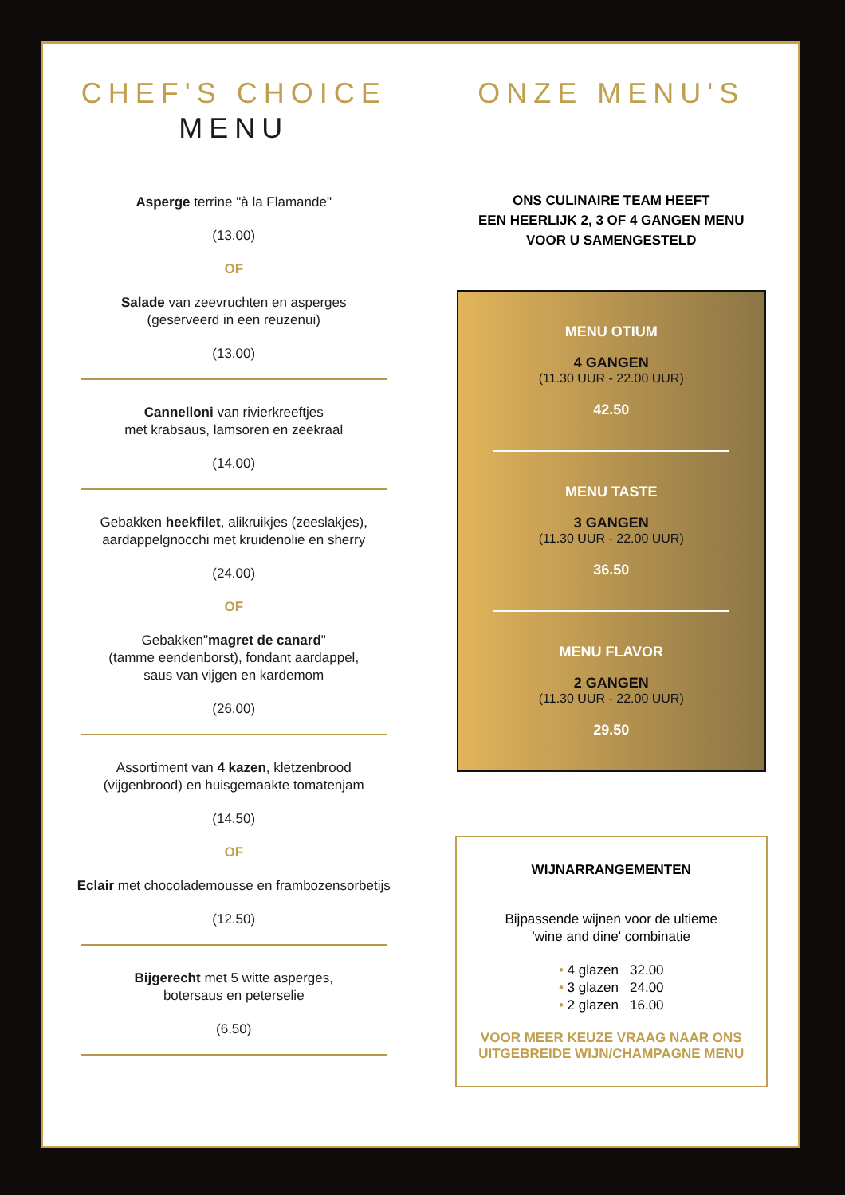CHEF'S CHOICE
MENU
Asperge terrine "à la Flamande"
(13.00)
OF
Salade van zeevruchten en asperges
(geserveerd in een reuzenui)
(13.00)
Cannelloni van rivierkreeftjes
met krabsaus, lamsoren en zeekraal
(14.00)
Gebakken heekfilet, alikruikjes (zeeslakjes),
aardappelgnocchi met kruidenolie en sherry
(24.00)
OF
Gebakken"magret de canard"
(tamme eendenborst), fondant aardappel,
saus van vijgen en kardemom
(26.00)
Assortiment van 4 kazen, kletzenbrood
(vijgenbrood) en huisgemaakte tomatenjam
(14.50)
OF
Eclair met chocolademousse en frambozensorbetijs
(12.50)
Bijgerecht met 5 witte asperges,
botersaus en peterselie
(6.50)
ONZE MENU'S
ONS CULINAIRE TEAM HEEFT
EEN HEERLIJK 2, 3 OF 4 GANGEN MENU
VOOR U SAMENGESTELD
MENU OTIUM
4 GANGEN
(11.30 UUR - 22.00 UUR)
42.50
MENU TASTE
3 GANGEN
(11.30 UUR - 22.00 UUR)
36.50
MENU FLAVOR
2 GANGEN
(11.30 UUR - 22.00 UUR)
29.50
WIJNARRANGEMENTEN
Bijpassende wijnen voor de ultieme
'wine and dine' combinatie
• 4 glazen 32.00
• 3 glazen 24.00
• 2 glazen 16.00
VOOR MEER KEUZE VRAAG NAAR ONS
UITGEBREIDE WIJN/CHAMPAGNE MENU